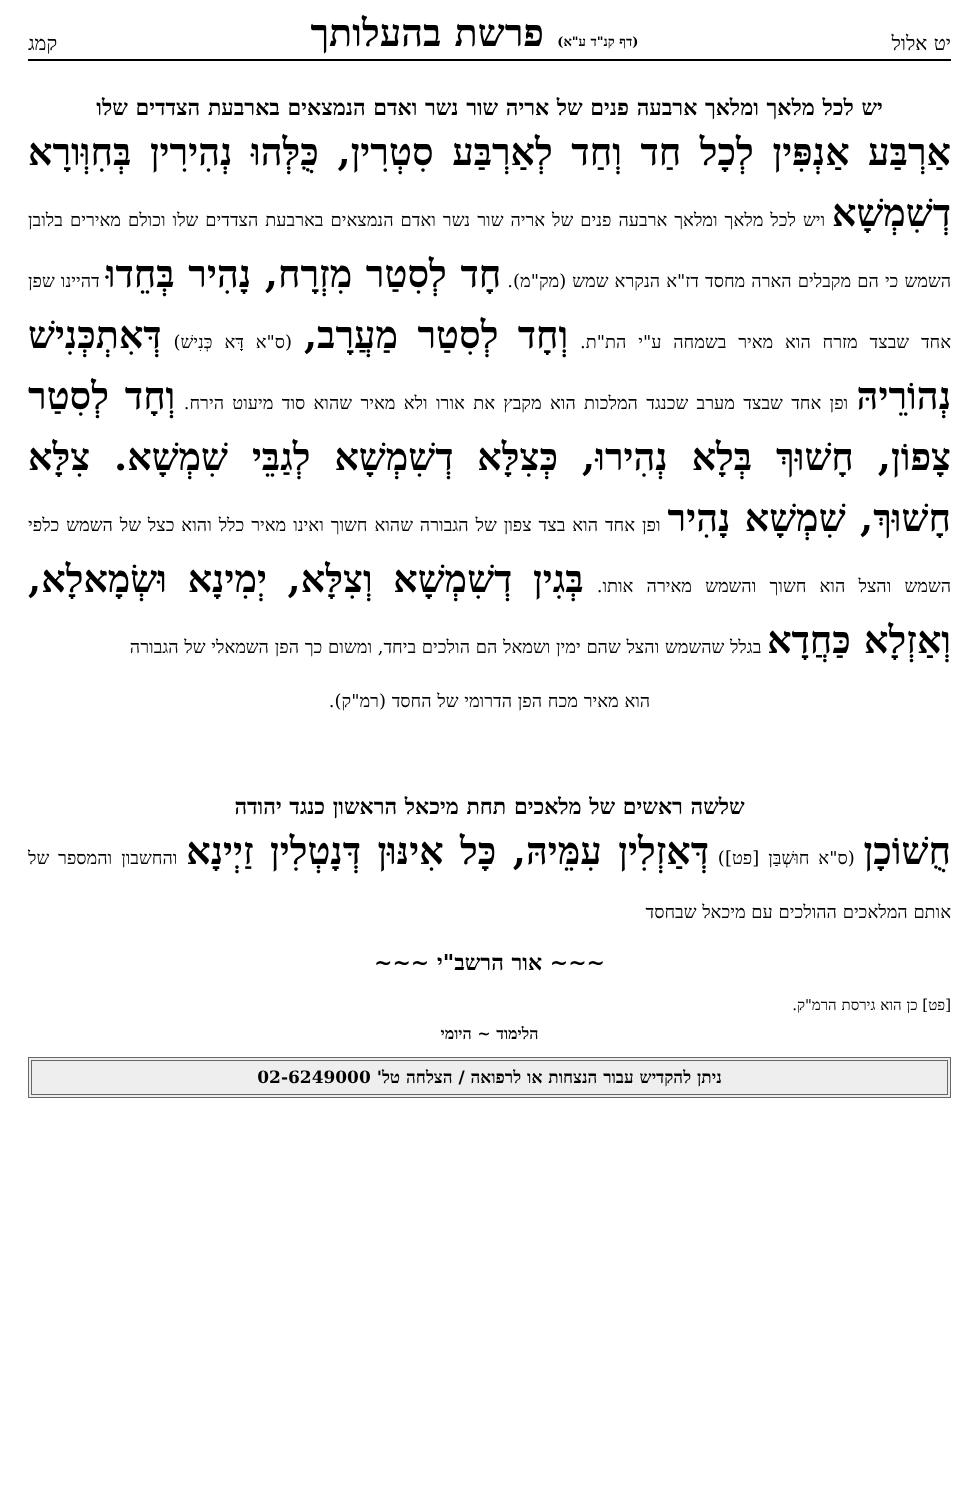יט אלול
(דף קנ"ד ע"א) פרשת בהעלותך
קמג
יש לכל מלאך ומלאך ארבעה פנים של אריה שור נשר ואדם הנמצאים בארבעת הצדדים שלו
אַרְבַּע אַנְפִּין לְכָל חַד וְחַד לְאַרְבַּע סִטְרִין, כֻּלְּהוּ נְהִירִין בְּחִוְּורָא דְשִׁמְשָׁא ויש לכל מלאך ומלאך ארבעה פנים של אריה שור נשר ואדם הנמצאים בארבעת הצדדים שלו וכולם מאירים בלובן השמש כי הם מקבלים הארה מחסד דז"א הנקרא שמש (מק"מ). חָד לְסִטַר מִזְרָח, נָהִיר בְּחֵדוּ דהיינו שפן אחד שבצד מזרח הוא מאיר בשמחה ע"י הת"ת. וְחָד לְסִטַר מַעֲרָב, (ס"א דָּא כְּנִישׁ) דְּאִתְכְּנִישׁ נְהוֹרֵיהּ ופן אחד שבצד מערב שכנגד המלכות הוא מקבץ את אורו ולא מאיר שהוא סוד מיעוט הירח. וְחָד לְסִטַר צָפוֹן, חָשׁוּךְ בְּלָא נְהִירוּ, כְּצִלָּא דְשִׁמְשָׁא לְגַבֵּי שִׁמְשָׁא. צִלָּא חָשׁוּךְ, שִׁמְשָׁא נָהִיר ופן אחד הוא בצד צפון של הגבורה שהוא חשוך ואינו מאיר כלל והוא כצל של השמש כלפי השמש והצל הוא חשוך והשמש מאירה אותו. בְּגִין דְשִׁמְשָׁא וְצִלָּא, יְמִינָא וּשְׂמָאלָא, וְאַזְלָא כַּחֲדָא בגלל שהשמש והצל שהם ימין ושמאל הם הולכים ביחד, ומשום כך הפן השמאלי של הגבורה
הוא מאיר מכח הפן הדרומי של החסד (רמ"ק).
שלשה ראשים של מלאכים תחת מיכאל הראשון כנגד יהודה
חֻשׁוֹכָן (ס"א חוּשְׁבַּן [פט]) דְּאַזְלִין עִמֵּיהּ, כָּל אִינּוּן דְּנָטְלִין זַיְינָא והחשבון והמספר של אותם המלאכים ההולכים עם מיכאל שבחסד
~~~ אור הרשב"י ~~~
[פט] כן הוא גירסת הרמ"ק.
הלימוד ~ היומי
ניתן להקדיש עבור הנצחות או לרפואה / הצלחה טל' 02-6249000